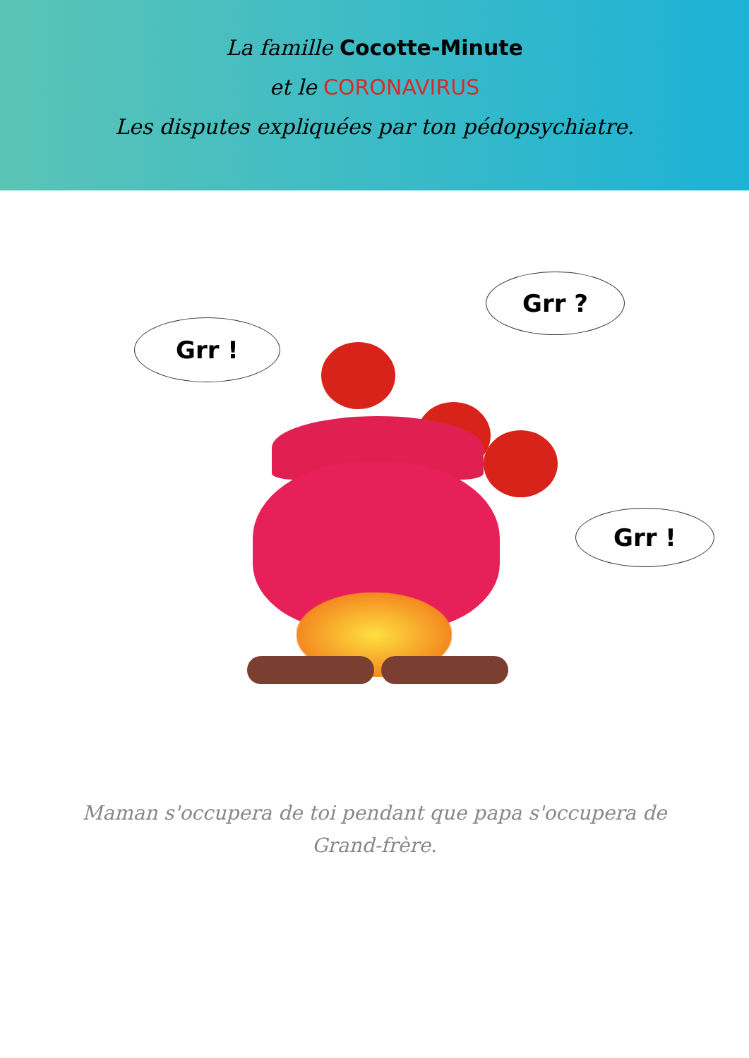La famille Cocotte-Minute
et le CORONAVIRUS
Les disputes expliquées par ton pédopsychiatre.
Grr !
Grr ?
Grr !
Maman s'occupera de toi pendant que papa s'occupera de
Grand-frère.